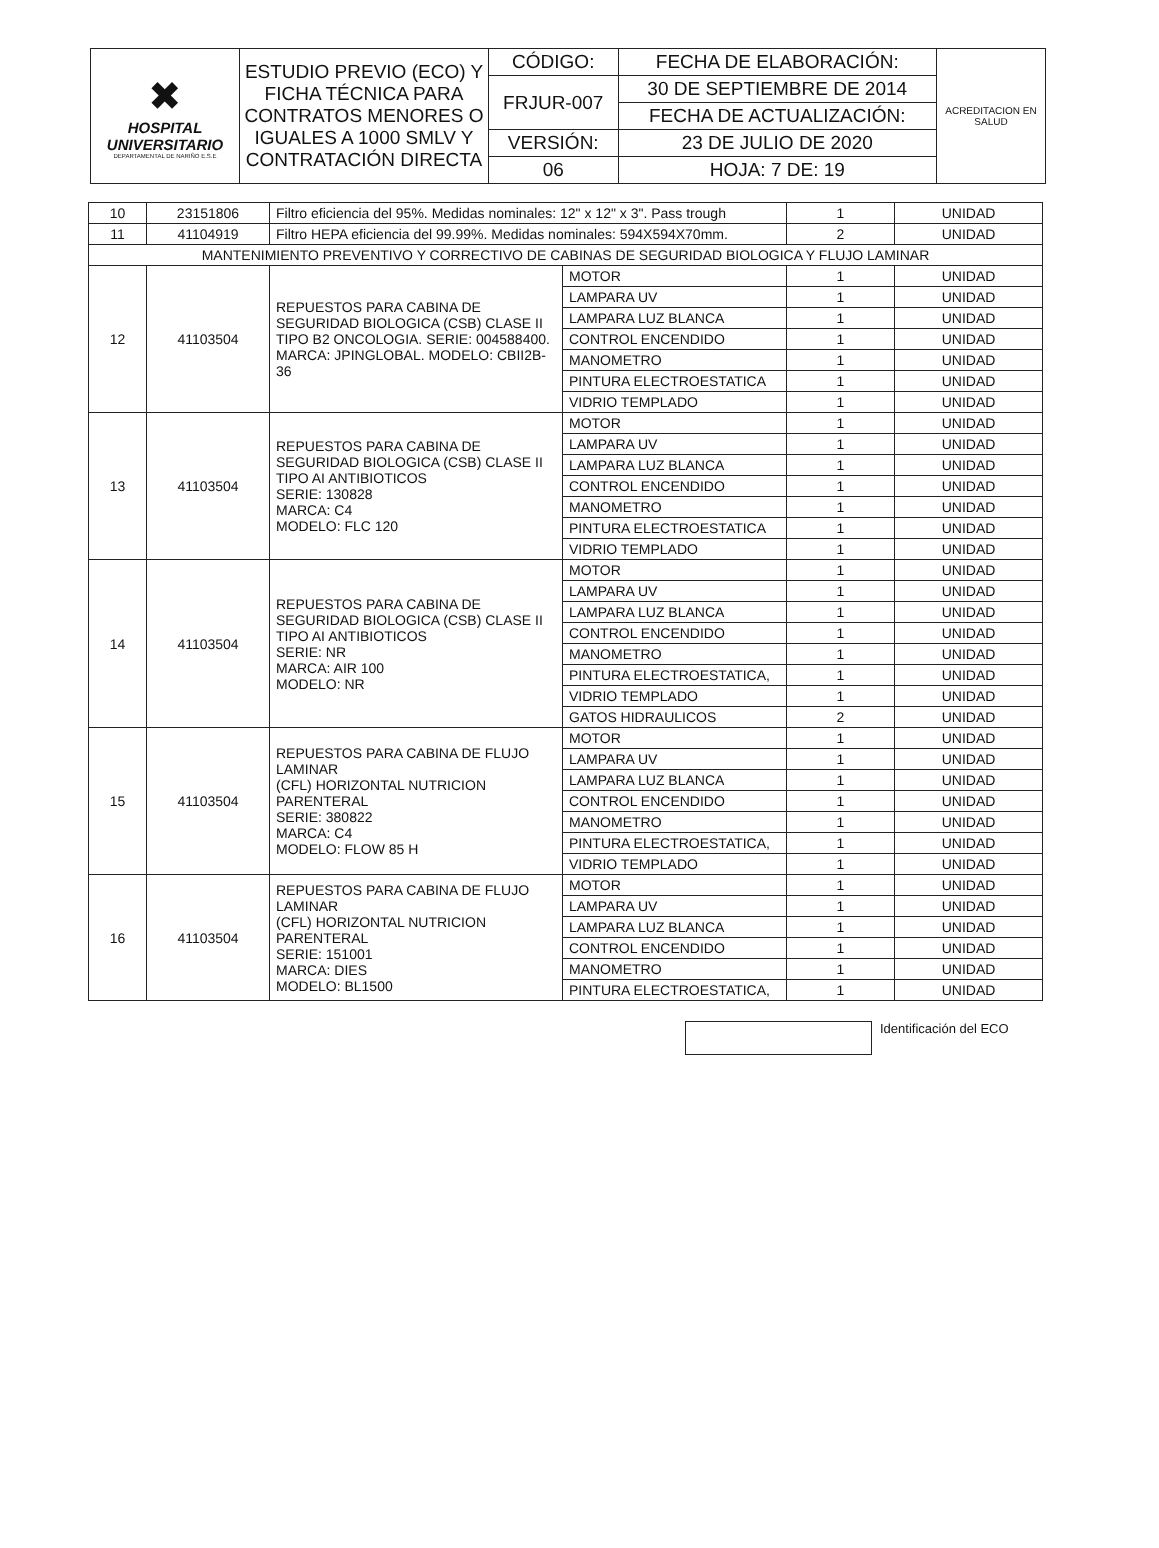| ✖ HOSPITAL UNIVERSITARIO DEPARTAMENTAL DE NARIÑO E.S.E | ESTUDIO PREVIO (ECO) Y FICHA TÉCNICA PARA CONTRATOS MENORES O IGUALES A 1000 SMLV Y CONTRATACIÓN DIRECTA | CÓDIGO: | FECHA DE ELABORACIÓN: | ACREDITACION EN SALUD |
| | | FRJUR-007 | 30 DE SEPTIEMBRE DE 2014 | |
| | | | FECHA DE ACTUALIZACIÓN: | |
| | | VERSIÓN: | 23 DE JULIO DE 2020 | |
| | | 06 | HOJA: 7 DE: 19 | |
| 10 | 23151806 | Filtro eficiencia del 95%. Medidas nominales: 12" x 12" x 3". Pass trough | | 1 | UNIDAD |
| 11 | 41104919 | Filtro HEPA eficiencia del 99.99%. Medidas nominales: 594X594X70mm. | | 2 | UNIDAD |
| MANTENIMIENTO PREVENTIVO Y CORRECTIVO DE CABINAS DE SEGURIDAD BIOLOGICA Y FLUJO LAMINAR | | | | | |
| 12 | 41103504 | REPUESTOS PARA CABINA DE SEGURIDAD BIOLOGICA (CSB) CLASE II TIPO B2 ONCOLOGIA. SERIE: 004588400. MARCA: JPINGLOBAL. MODELO: CBII2B-36 | MOTOR | 1 | UNIDAD |
| | | | LAMPARA UV | 1 | UNIDAD |
| | | | LAMPARA LUZ BLANCA | 1 | UNIDAD |
| | | | CONTROL ENCENDIDO | 1 | UNIDAD |
| | | | MANOMETRO | 1 | UNIDAD |
| | | | PINTURA ELECTROESTATICA | 1 | UNIDAD |
| | | | VIDRIO TEMPLADO | 1 | UNIDAD |
| 13 | 41103504 | REPUESTOS PARA CABINA DE SEGURIDAD BIOLOGICA (CSB) CLASE II TIPO AI ANTIBIOTICOS SERIE: 130828 MARCA: C4 MODELO: FLC 120 | MOTOR | 1 | UNIDAD |
| | | | LAMPARA UV | 1 | UNIDAD |
| | | | LAMPARA LUZ BLANCA | 1 | UNIDAD |
| | | | CONTROL ENCENDIDO | 1 | UNIDAD |
| | | | MANOMETRO | 1 | UNIDAD |
| | | | PINTURA ELECTROESTATICA | 1 | UNIDAD |
| | | | VIDRIO TEMPLADO | 1 | UNIDAD |
| 14 | 41103504 | REPUESTOS PARA CABINA DE SEGURIDAD BIOLOGICA (CSB) CLASE II TIPO AI ANTIBIOTICOS SERIE: NR MARCA: AIR 100 MODELO: NR | MOTOR | 1 | UNIDAD |
| | | | LAMPARA UV | 1 | UNIDAD |
| | | | LAMPARA LUZ BLANCA | 1 | UNIDAD |
| | | | CONTROL ENCENDIDO | 1 | UNIDAD |
| | | | MANOMETRO | 1 | UNIDAD |
| | | | PINTURA ELECTROESTATICA, | 1 | UNIDAD |
| | | | VIDRIO TEMPLADO | 1 | UNIDAD |
| | | | GATOS HIDRAULICOS | 2 | UNIDAD |
| 15 | 41103504 | REPUESTOS PARA CABINA DE FLUJO LAMINAR (CFL) HORIZONTAL NUTRICION PARENTERAL SERIE: 380822 MARCA: C4 MODELO: FLOW 85 H | MOTOR | 1 | UNIDAD |
| | | | LAMPARA UV | 1 | UNIDAD |
| | | | LAMPARA LUZ BLANCA | 1 | UNIDAD |
| | | | CONTROL ENCENDIDO | 1 | UNIDAD |
| | | | MANOMETRO | 1 | UNIDAD |
| | | | PINTURA ELECTROESTATICA, | 1 | UNIDAD |
| | | | VIDRIO TEMPLADO | 1 | UNIDAD |
| 16 | 41103504 | REPUESTOS PARA CABINA DE FLUJO LAMINAR (CFL) HORIZONTAL NUTRICION PARENTERAL SERIE: 151001 MARCA: DIES MODELO: BL1500 | MOTOR | 1 | UNIDAD |
| | | | LAMPARA UV | 1 | UNIDAD |
| | | | LAMPARA LUZ BLANCA | 1 | UNIDAD |
| | | | CONTROL ENCENDIDO | 1 | UNIDAD |
| | | | MANOMETRO | 1 | UNIDAD |
| | | | PINTURA ELECTROESTATICA, | 1 | UNIDAD |
Identificación del ECO